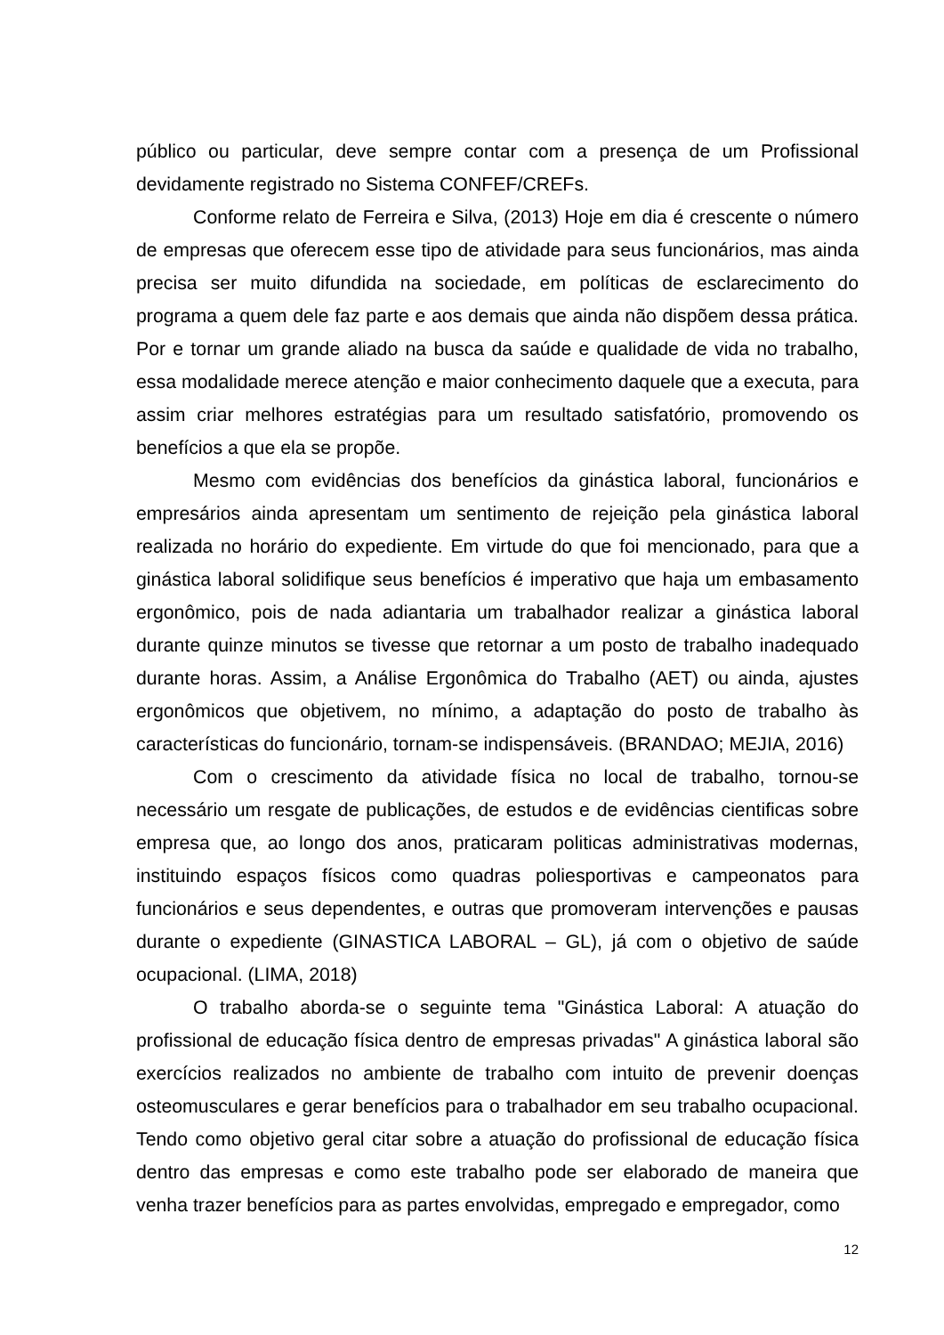público ou particular, deve sempre contar com a presença de um Profissional devidamente registrado no Sistema CONFEF/CREFs.
Conforme relato de Ferreira e Silva, (2013) Hoje em dia é crescente o número de empresas que oferecem esse tipo de atividade para seus funcionários, mas ainda precisa ser muito difundida na sociedade, em políticas de esclarecimento do programa a quem dele faz parte e aos demais que ainda não dispõem dessa prática. Por e tornar um grande aliado na busca da saúde e qualidade de vida no trabalho, essa modalidade merece atenção e maior conhecimento daquele que a executa, para assim criar melhores estratégias para um resultado satisfatório, promovendo os benefícios a que ela se propõe.
Mesmo com evidências dos benefícios da ginástica laboral, funcionários e empresários ainda apresentam um sentimento de rejeição pela ginástica laboral realizada no horário do expediente. Em virtude do que foi mencionado, para que a ginástica laboral solidifique seus benefícios é imperativo que haja um embasamento ergonômico, pois de nada adiantaria um trabalhador realizar a ginástica laboral durante quinze minutos se tivesse que retornar a um posto de trabalho inadequado durante horas. Assim, a Análise Ergonômica do Trabalho (AET) ou ainda, ajustes ergonômicos que objetivem, no mínimo, a adaptação do posto de trabalho às características do funcionário, tornam-se indispensáveis. (BRANDAO; MEJIA, 2016)
Com o crescimento da atividade física no local de trabalho, tornou-se necessário um resgate de publicações, de estudos e de evidências cientificas sobre empresa que, ao longo dos anos, praticaram politicas administrativas modernas, instituindo espaços físicos como quadras poliesportivas e campeonatos para funcionários e seus dependentes, e outras que promoveram intervenções e pausas durante o expediente (GINASTICA LABORAL – GL), já com o objetivo de saúde ocupacional. (LIMA, 2018)
O trabalho aborda-se o seguinte tema "Ginástica Laboral: A atuação do profissional de educação física dentro de empresas privadas" A ginástica laboral são exercícios realizados no ambiente de trabalho com intuito de prevenir doenças osteomusculares e gerar benefícios para o trabalhador em seu trabalho ocupacional. Tendo como objetivo geral citar sobre a atuação do profissional de educação física dentro das empresas e como este trabalho pode ser elaborado de maneira que venha trazer benefícios para as partes envolvidas, empregado e empregador, como
12